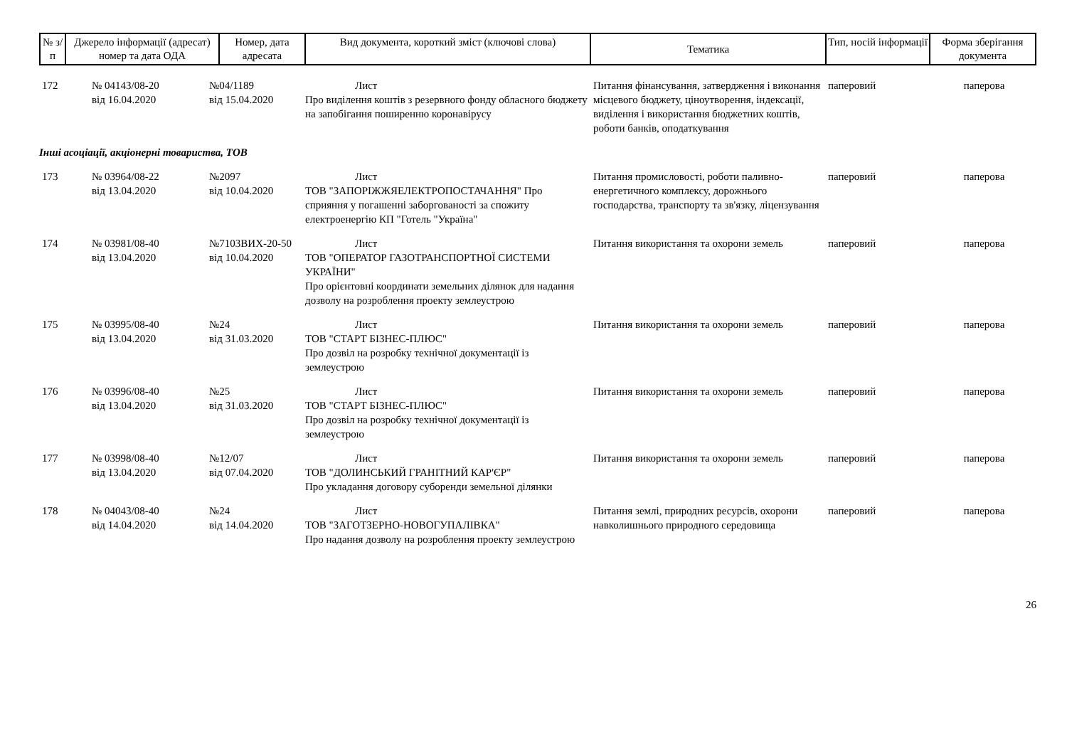| № з/п | Джерело інформації (адресат) номер та дата ОДА | Номер, дата адресата | Вид документа, короткий зміст (ключові слова) | Тематика | Тип, носій інформації | Форма зберігання документа |
| --- | --- | --- | --- | --- | --- | --- |
| 172 | № 04143/08-20 від 16.04.2020 | №04/1189 від 15.04.2020 | Лист Про виділення коштів з резервного фонду обласного бюджету на запобігання поширенню коронавірусу | Питання фінансування, затвердження і виконання місцевого бюджету, ціноутворення, індексації, виділення і використання бюджетних коштів, роботи банків, оподаткування | паперовий | паперова |
| Інші асоціації, акціонерні товариства, ТОВ | | | | | | |
| 173 | № 03964/08-22 від 13.04.2020 | №2097 від 10.04.2020 | Лист ТОВ "ЗАПОРІЖЖЯЕЛЕКТРОПОСТАЧАННЯ" Про сприяння у погашенні заборгованості за спожиту електроенергію КП "Готель "Україна" | Питання промисловості, роботи паливно-енергетичного комплексу, дорожнього господарства, транспорту та зв'язку, ліцензування | паперовий | паперова |
| 174 | № 03981/08-40 від 13.04.2020 | №7103ВИХ-20-50 від 10.04.2020 | Лист ТОВ "ОПЕРАТОР ГАЗОТРАНСПОРТНОЇ СИСТЕМИ УКРАЇНИ" Про орієнтовні координати земельних ділянок для надання дозволу на розроблення проекту землеустрою | Питання використання та охорони земель | паперовий | паперова |
| 175 | № 03995/08-40 від 13.04.2020 | №24 від 31.03.2020 | Лист ТОВ "СТАРТ БІЗНЕС-ПЛЮС" Про дозвіл на розробку технічної документації із землеустрою | Питання використання та охорони земель | паперовий | паперова |
| 176 | № 03996/08-40 від 13.04.2020 | №25 від 31.03.2020 | Лист ТОВ "СТАРТ БІЗНЕС-ПЛЮС" Про дозвіл на розробку технічної документації із землеустрою | Питання використання та охорони земель | паперовий | паперова |
| 177 | № 03998/08-40 від 13.04.2020 | №12/07 від 07.04.2020 | Лист ТОВ "ДОЛИНСЬКИЙ ГРАНІТНИЙ КАР'ЄР" Про укладання договору суборенди земельної ділянки | Питання використання та охорони земель | паперовий | паперова |
| 178 | № 04043/08-40 від 14.04.2020 | №24 від 14.04.2020 | Лист ТОВ "ЗАГОТЗЕРНО-НОВОГУПАЛІВКА" Про надання дозволу на розроблення проекту землеустрою | Питання землі, природних ресурсів, охорони навколишнього природного середовища | паперовий | паперова |
26